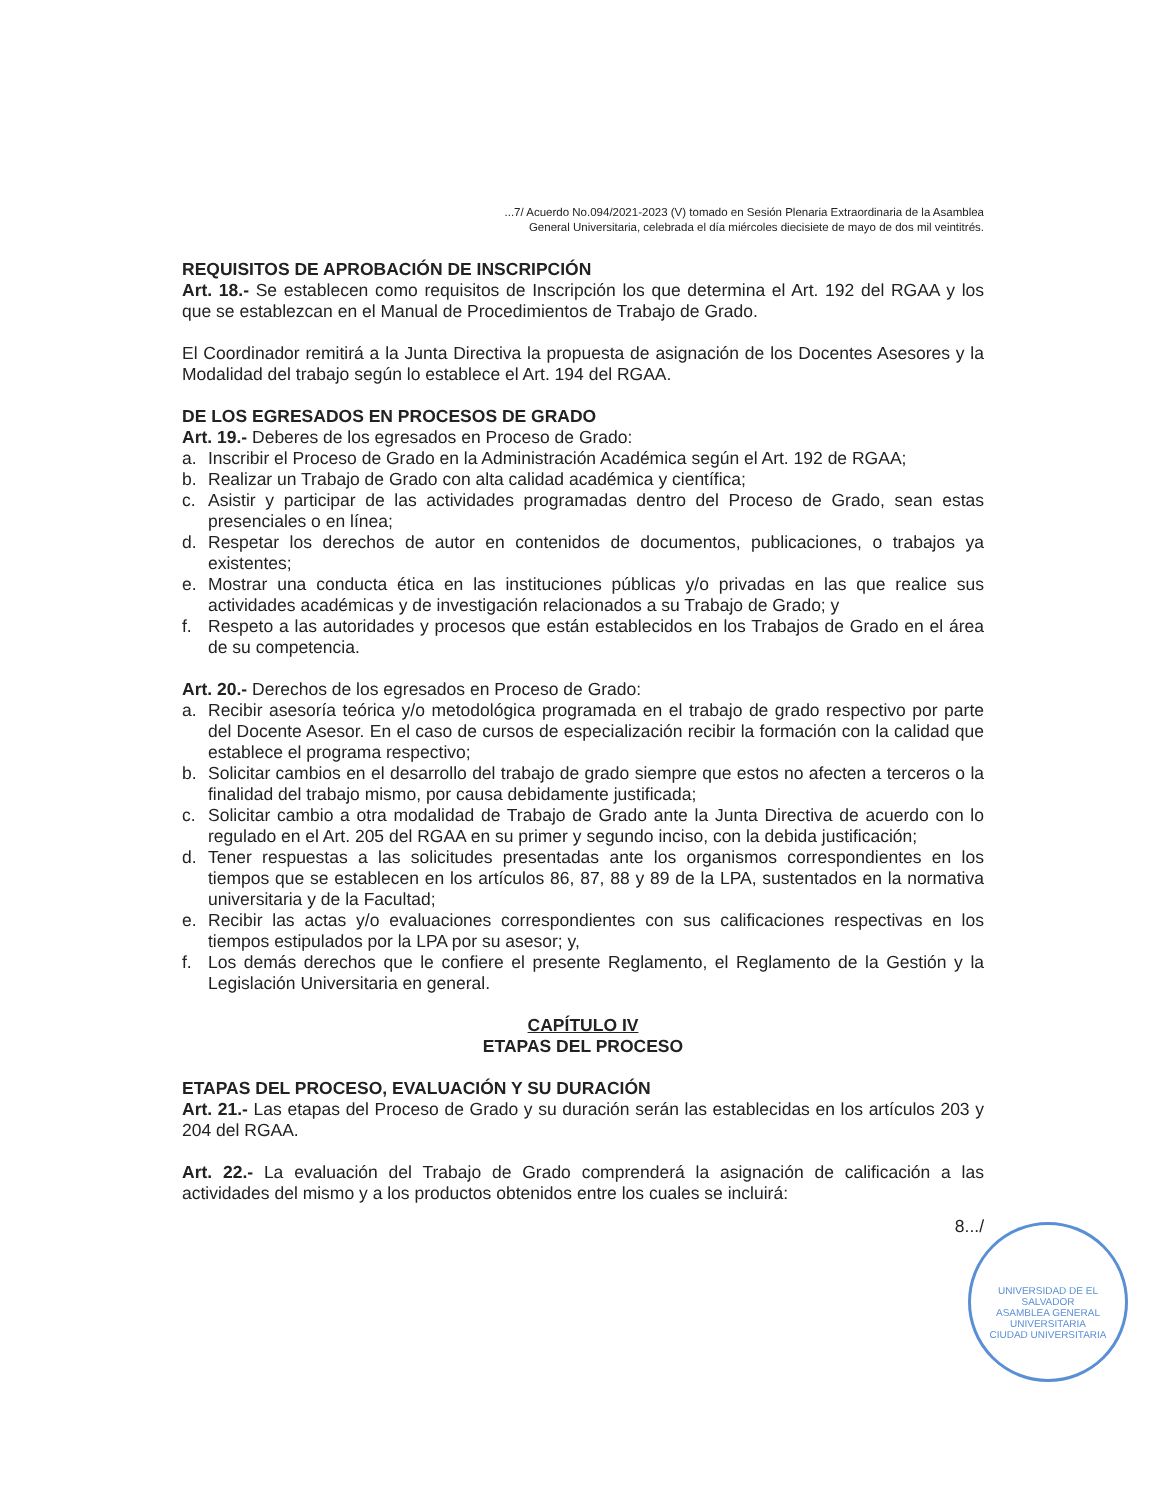...7/ Acuerdo No.094/2021-2023 (V) tomado en Sesión Plenaria Extraordinaria de la Asamblea
General Universitaria, celebrada el día miércoles diecisiete de mayo de dos mil veintitrés.
REQUISITOS DE APROBACIÓN DE INSCRIPCIÓN
Art. 18.- Se establecen como requisitos de Inscripción los que determina el Art. 192 del RGAA y los que se establezcan en el Manual de Procedimientos de Trabajo de Grado.
El Coordinador remitirá a la Junta Directiva la propuesta de asignación de los Docentes Asesores y la Modalidad del trabajo según lo establece el Art. 194 del RGAA.
DE LOS EGRESADOS EN PROCESOS DE GRADO
Art. 19.- Deberes de los egresados en Proceso de Grado:
a. Inscribir el Proceso de Grado en la Administración Académica según el Art. 192 de RGAA;
b. Realizar un Trabajo de Grado con alta calidad académica y científica;
c. Asistir y participar de las actividades programadas dentro del Proceso de Grado, sean estas presenciales o en línea;
d. Respetar los derechos de autor en contenidos de documentos, publicaciones, o trabajos ya existentes;
e. Mostrar una conducta ética en las instituciones públicas y/o privadas en las que realice sus actividades académicas y de investigación relacionados a su Trabajo de Grado; y
f. Respeto a las autoridades y procesos que están establecidos en los Trabajos de Grado en el área de su competencia.
Art. 20.- Derechos de los egresados en Proceso de Grado:
a. Recibir asesoría teórica y/o metodológica programada en el trabajo de grado respectivo por parte del Docente Asesor. En el caso de cursos de especialización recibir la formación con la calidad que establece el programa respectivo;
b. Solicitar cambios en el desarrollo del trabajo de grado siempre que estos no afecten a terceros o la finalidad del trabajo mismo, por causa debidamente justificada;
c. Solicitar cambio a otra modalidad de Trabajo de Grado ante la Junta Directiva de acuerdo con lo regulado en el Art. 205 del RGAA en su primer y segundo inciso, con la debida justificación;
d. Tener respuestas a las solicitudes presentadas ante los organismos correspondientes en los tiempos que se establecen en los artículos 86, 87, 88 y 89 de la LPA, sustentados en la normativa universitaria y de la Facultad;
e. Recibir las actas y/o evaluaciones correspondientes con sus calificaciones respectivas en los tiempos estipulados por la LPA por su asesor; y,
f. Los demás derechos que le confiere el presente Reglamento, el Reglamento de la Gestión y la Legislación Universitaria en general.
CAPÍTULO IV
ETAPAS DEL PROCESO
ETAPAS DEL PROCESO, EVALUACIÓN Y SU DURACIÓN
Art. 21.- Las etapas del Proceso de Grado y su duración serán las establecidas en los artículos 203 y 204 del RGAA.
Art. 22.- La evaluación del Trabajo de Grado comprenderá la asignación de calificación a las actividades del mismo y a los productos obtenidos entre los cuales se incluirá:
8.../
UNIVERSIDAD DE EL SALVADOR
ASAMBLEA GENERAL UNIVERSITARIA
CIUDAD UNIVERSITARIA